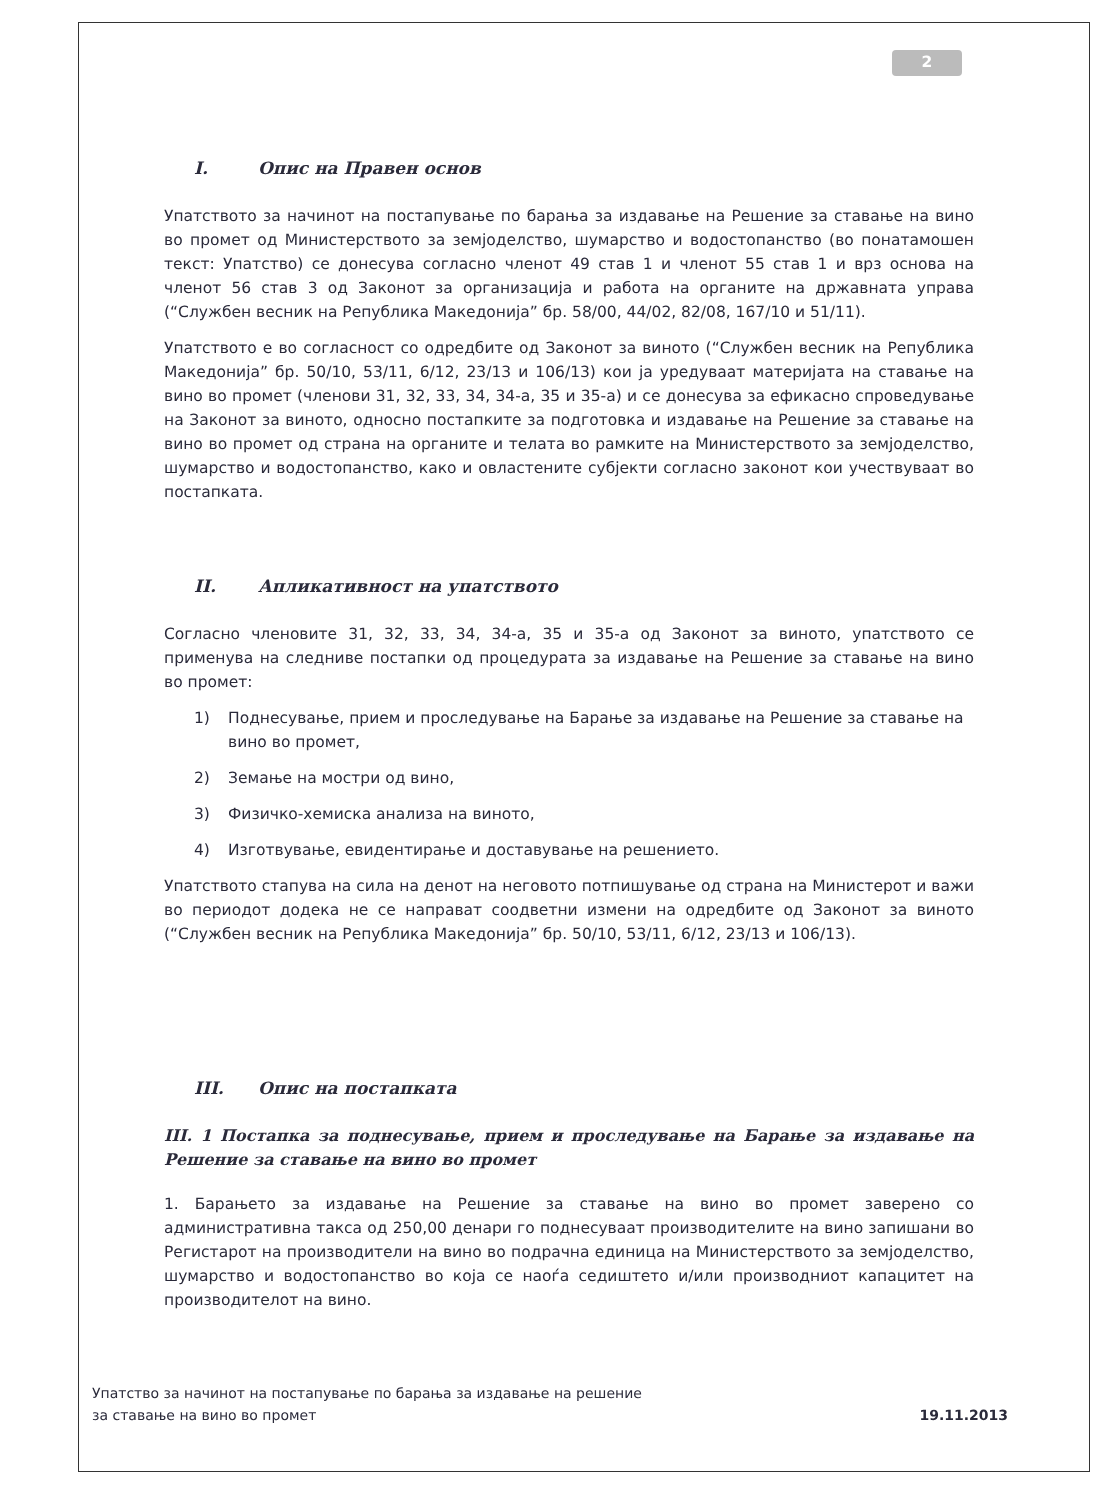2
I. Опис на Правен основ
Упатството за начинот на постапување по барања за издавање на Решение за ставање на вино во промет од Министерството за земјоделство, шумарство и водостопанство (во понатамошен текст: Упатство) се донесува согласно членот 49 став 1 и членот 55 став 1 и врз основа на членот 56 став 3 од Законот за организација и работа на органите на државната управа (“Службен весник на Република Македонија” бр. 58/00, 44/02, 82/08, 167/10 и 51/11).
Упатството е во согласност со одредбите од Законот за виното (“Службен весник на Република Македонија” бр. 50/10, 53/11, 6/12, 23/13 и 106/13) кои ја уредуваат материјата на ставање на вино во промет (членови 31, 32, 33, 34, 34-а, 35 и 35-а) и се донесува за ефикасно спроведување на Законот за виното, односно постапките за подготовка и издавање на Решение за ставање на вино во промет од страна на органите и телата во рамките на Министерството за земјоделство, шумарство и водостопанство, како и овластените субјекти согласно законот кои учествуваат во постапката.
II. Апликативност на упатството
Согласно членовите 31, 32, 33, 34, 34-а, 35 и 35-а од Законот за виното, упатството се применува на следниве постапки од процедурата за издавање на Решение за ставање на вино во промет:
1) Поднесување, прием и проследување на Барање за издавање на Решение за ставање на вино во промет,
2) Земање на мостри од вино,
3) Физичко-хемиска анализа на виното,
4) Изготвување, евидентирање и доставување на решението.
Упатството стапува на сила на денот на неговото потпишување од страна на Министерот и важи во периодот додека не се направат соодветни измени на одредбите од Законот за виното (“Службен весник на Република Македонија” бр. 50/10, 53/11, 6/12, 23/13 и 106/13).
III. Опис на постапката
III. 1 Постапка за поднесување, прием и проследување на Барање за издавање на Решение за ставање на вино во промет
1. Барањето за издавање на Решение за ставање на вино во промет заверено со административна такса од 250,00 денари го поднесуваат производителите на вино запишани во Регистарот на производители на вино во подрачна единица на Министерството за земјоделство, шумарство и водостопанство во која се наоѓа седиштето и/или производниот капацитет на производителот на вино.
Упатство за начинот на постапување по барања за издавање на решение
за ставање на вино во промет
19.11.2013